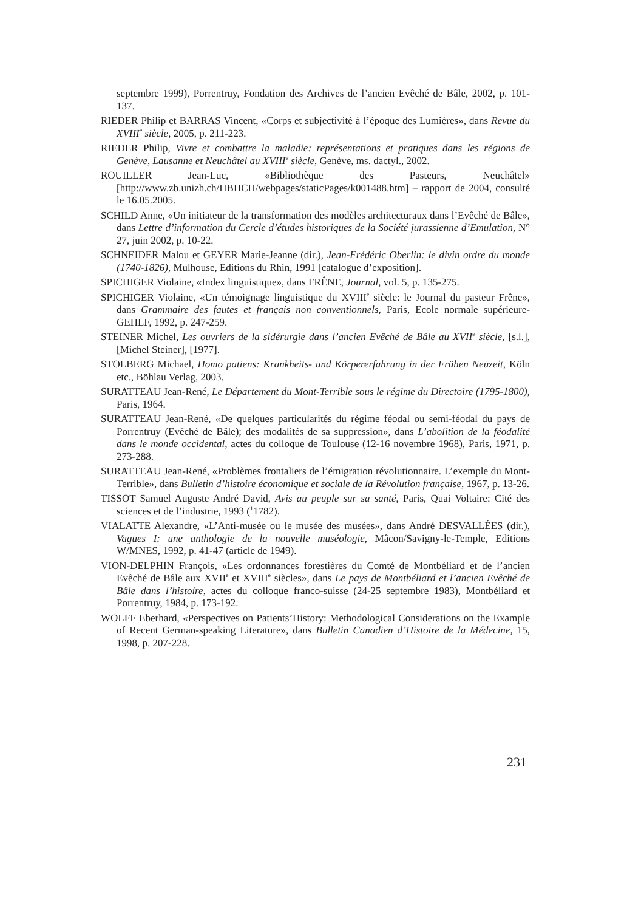septembre 1999), Porrentruy, Fondation des Archives de l’ancien Evêché de Bâle, 2002, p. 101-137.
RIEDER Philip et BARRAS Vincent, «Corps et subjectivité à l’époque des Lumières», dans Revue du XVIII<sup>e</sup> siècle, 2005, p. 211-223.
RIEDER Philip, Vivre et combattre la maladie: représentations et pratiques dans les régions de Genève, Lausanne et Neuchâtel au XVIII<sup>e</sup> siècle, Genève, ms. dactyl., 2002.
ROUILLER Jean-Luc, «Bibliothèque des Pasteurs, Neuchâtel» [http://www.zb.unizh.ch/HBHCH/webpages/staticPages/k001488.htm] – rapport de 2004, consulté le 16.05.2005.
SCHILD Anne, «Un initiateur de la transformation des modèles architecturaux dans l’Evêché de Bâle», dans Lettre d’information du Cercle d’études historiques de la Société jurassienne d’Emulation, N° 27, juin 2002, p. 10-22.
SCHNEIDER Malou et GEYER Marie-Jeanne (dir.), Jean-Frédéric Oberlin: le divin ordre du monde (1740-1826), Mulhouse, Editions du Rhin, 1991 [catalogue d’exposition].
SPICHIGER Violaine, «Index linguistique», dans FRÊNE, Journal, vol. 5, p. 135-275.
SPICHIGER Violaine, «Un témoignage linguistique du XVIII<sup>e</sup> siècle: le Journal du pasteur Frêne», dans Grammaire des fautes et français non conventionnels, Paris, Ecole normale supérieure-GEHLF, 1992, p. 247-259.
STEINER Michel, Les ouvriers de la sidérurgie dans l’ancien Evêché de Bâle au XVII<sup>e</sup> siècle, [s.l.], [Michel Steiner], [1977].
STOLBERG Michael, Homo patiens: Krankheits- und Körpererfahrung in der Frühen Neuzeit, Köln etc., Böhlau Verlag, 2003.
SURATTEAU Jean-René, Le Département du Mont-Terrible sous le régime du Directoire (1795-1800), Paris, 1964.
SURATTEAU Jean-René, «De quelques particularités du régime féodal ou semi-féodal du pays de Porrentruy (Evêché de Bâle); des modalités de sa suppression», dans L’abolition de la féodalité dans le monde occidental, actes du colloque de Toulouse (12-16 novembre 1968), Paris, 1971, p. 273-288.
SURATTEAU Jean-René, «Problèmes frontaliers de l’émigration révolutionnaire. L’exemple du Mont-Terrible», dans Bulletin d’histoire économique et sociale de la Révolution française, 1967, p. 13-26.
TISSOT Samuel Auguste André David, Avis au peuple sur sa santé, Paris, Quai Voltaire: Cité des sciences et de l’industrie, 1993 (<sup>1</sup>1782).
VIALATTE Alexandre, «L’Anti-musée ou le musée des musées», dans André DESVALLÉES (dir.), Vagues I: une anthologie de la nouvelle muséologie, Mâcon/Savigny-le-Temple, Editions W/MNES, 1992, p. 41-47 (article de 1949).
VION-DELPHIN François, «Les ordonnances forestières du Comté de Montbéliard et de l’ancien Evêché de Bâle aux XVII<sup>e</sup> et XVIII<sup>e</sup> siècles», dans Le pays de Montbéliard et l’ancien Evêché de Bâle dans l’histoire, actes du colloque franco-suisse (24-25 septembre 1983), Montbéliard et Porrentruy, 1984, p. 173-192.
WOLFF Eberhard, «Perspectives on Patients’History: Methodological Considerations on the Example of Recent German-speaking Literature», dans Bulletin Canadien d’Histoire de la Médecine, 15, 1998, p. 207-228.
231